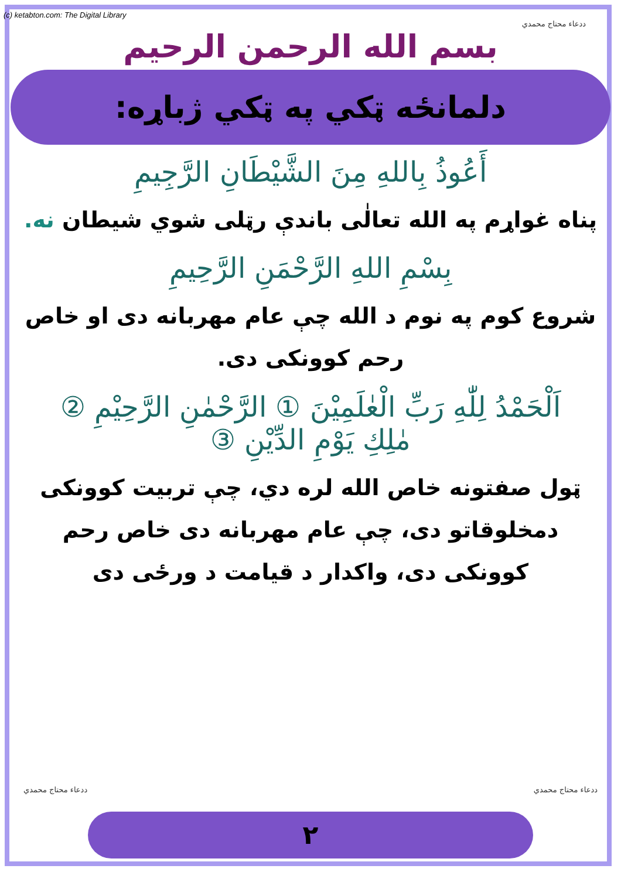(c) ketabton.com: The Digital Library
ددعاء محتاج محمدي
بسم الله الرحمن الرحيم
دلمانځه ټکي په ټکي ژباړه:
أَعُوذُ بِاللهِ مِنَ الشَّيْطَانِ الرَّجِيمِ
پناه غواړم په الله تعالٰی باندې رټلی شوي شیطان نه.
بِسْمِ اللهِ الرَّحْمَنِ الرَّحِيمِ
شروع کوم په نوم د الله چې عام مهربانه دی او خاص رحم کوونکی دی.
اَلْحَمْدُ لِلّٰهِ رَبِّ الْعٰلَمِيْنَ ① الرَّحْمٰنِ الرَّحِيْمِ ②
مٰلِكِ يَوْمِ الدِّيْنِ ③
ټول صفتونه خاص الله لره دي، چې تربیت کوونکی دمخلوقاتو دی، چې عام مهربانه دی خاص رحم کوونکی دی، واکدار د قیامت د ورځی دی
ددعاء محتاج محمدي ددعاء محتاج محمدي
٢